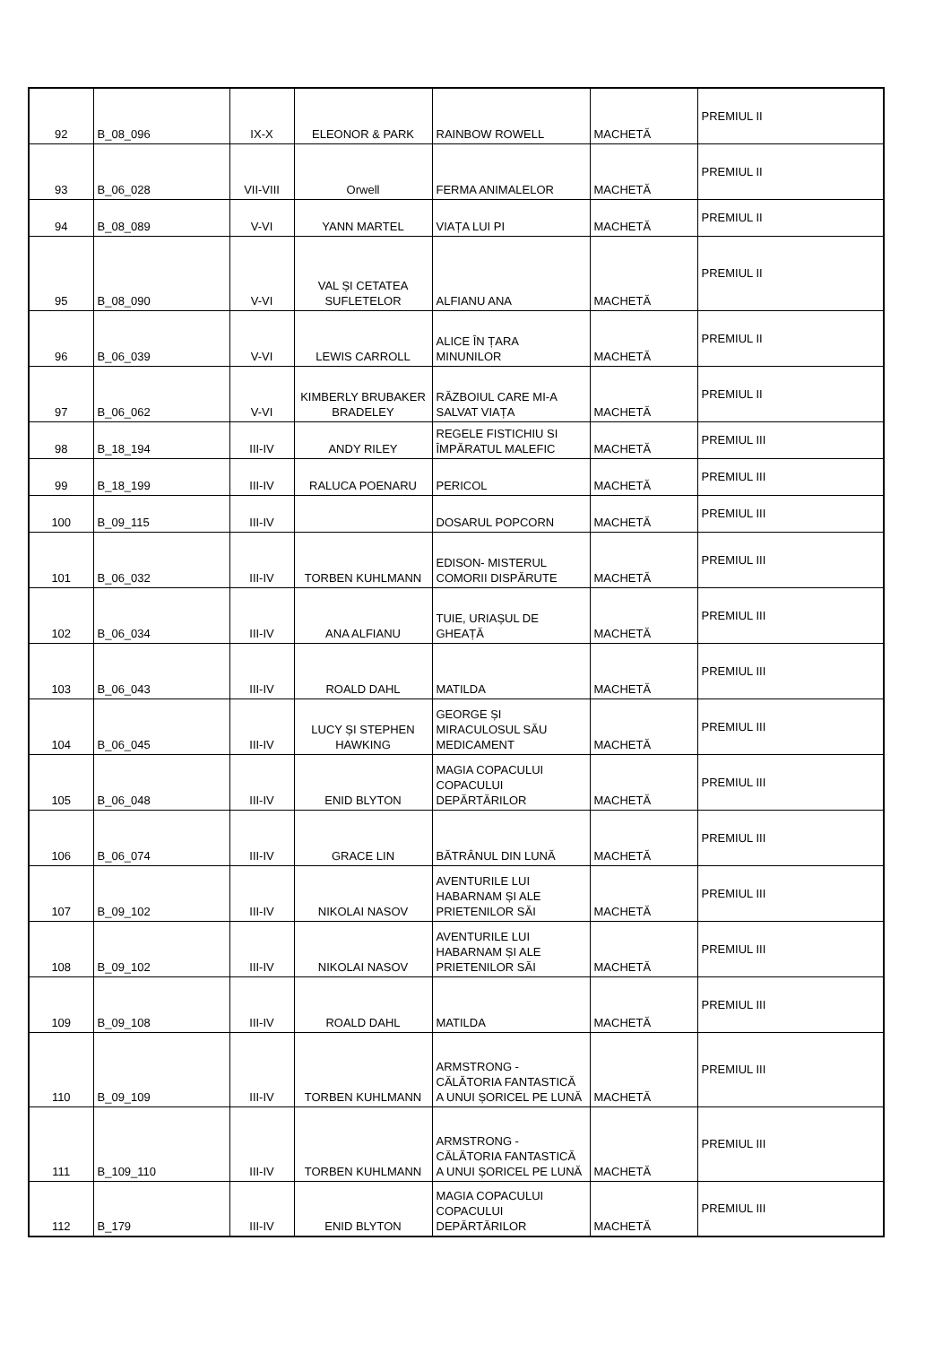| 92 | B_08_096 | IX-X | ELEONOR & PARK | RAINBOW ROWELL | MACHETĂ | PREMIUL II |
| 93 | B_06_028 | VII-VIII | Orwell | FERMA ANIMALELOR | MACHETĂ | PREMIUL II |
| 94 | B_08_089 | V-VI | YANN MARTEL | VIAȚA LUI PI | MACHETĂ | PREMIUL II |
| 95 | B_08_090 | V-VI | VAL ȘI CETATEA SUFLETELOR | ALFIANU ANA | MACHETĂ | PREMIUL II |
| 96 | B_06_039 | V-VI | LEWIS CARROLL | ALICE ÎN ȚARA MINUNILOR | MACHETĂ | PREMIUL II |
| 97 | B_06_062 | V-VI | KIMBERLY BRUBAKER BRADELEY | RĂZBOIUL CARE MI-A SALVAT VIAȚA | MACHETĂ | PREMIUL II |
| 98 | B_18_194 | III-IV | ANDY RILEY | REGELE FISTICHIU SI ÎMPĂRATUL MALEFIC | MACHETĂ | PREMIUL III |
| 99 | B_18_199 | III-IV | RALUCA POENARU | PERICOL | MACHETĂ | PREMIUL III |
| 100 | B_09_115 | III-IV | | DOSARUL POPCORN | MACHETĂ | PREMIUL III |
| 101 | B_06_032 | III-IV | TORBEN KUHLMANN | EDISON- MISTERUL COMORII DISPĂRUTE | MACHETĂ | PREMIUL III |
| 102 | B_06_034 | III-IV | ANA ALFIANU | TUIE, URIAȘUL DE GHEAȚĂ | MACHETĂ | PREMIUL III |
| 103 | B_06_043 | III-IV | ROALD DAHL | MATILDA | MACHETĂ | PREMIUL III |
| 104 | B_06_045 | III-IV | LUCY ȘI STEPHEN HAWKING | GEORGE ȘI MIRACULOSUL SĂU MEDICAMENT | MACHETĂ | PREMIUL III |
| 105 | B_06_048 | III-IV | ENID BLYTON | MAGIA COPACULUI COPACULUI DEPĂRTĂRILOR | MACHETĂ | PREMIUL III |
| 106 | B_06_074 | III-IV | GRACE LIN | BĂTRÂNUL DIN LUNĂ | MACHETĂ | PREMIUL III |
| 107 | B_09_102 | III-IV | NIKOLAI NASOV | AVENTURILE LUI HABARNAM ȘI ALE PRIETENILOR SĂI | MACHETĂ | PREMIUL III |
| 108 | B_09_102 | III-IV | NIKOLAI NASOV | AVENTURILE LUI HABARNAM ȘI ALE PRIETENILOR SĂI | MACHETĂ | PREMIUL III |
| 109 | B_09_108 | III-IV | ROALD DAHL | MATILDA | MACHETĂ | PREMIUL III |
| 110 | B_09_109 | III-IV | TORBEN KUHLMANN | ARMSTRONG - CĂLĂTORIA FANTASTICĂ A UNUI ȘORICEL PE LUNĂ | MACHETĂ | PREMIUL III |
| 111 | B_109_110 | III-IV | TORBEN KUHLMANN | ARMSTRONG - CĂLĂTORIA FANTASTICĂ A UNUI ȘORICEL PE LUNĂ | MACHETĂ | PREMIUL III |
| 112 | B_179 | III-IV | ENID BLYTON | MAGIA COPACULUI COPACULUI DEPĂRTĂRILOR | MACHETĂ | PREMIUL III |